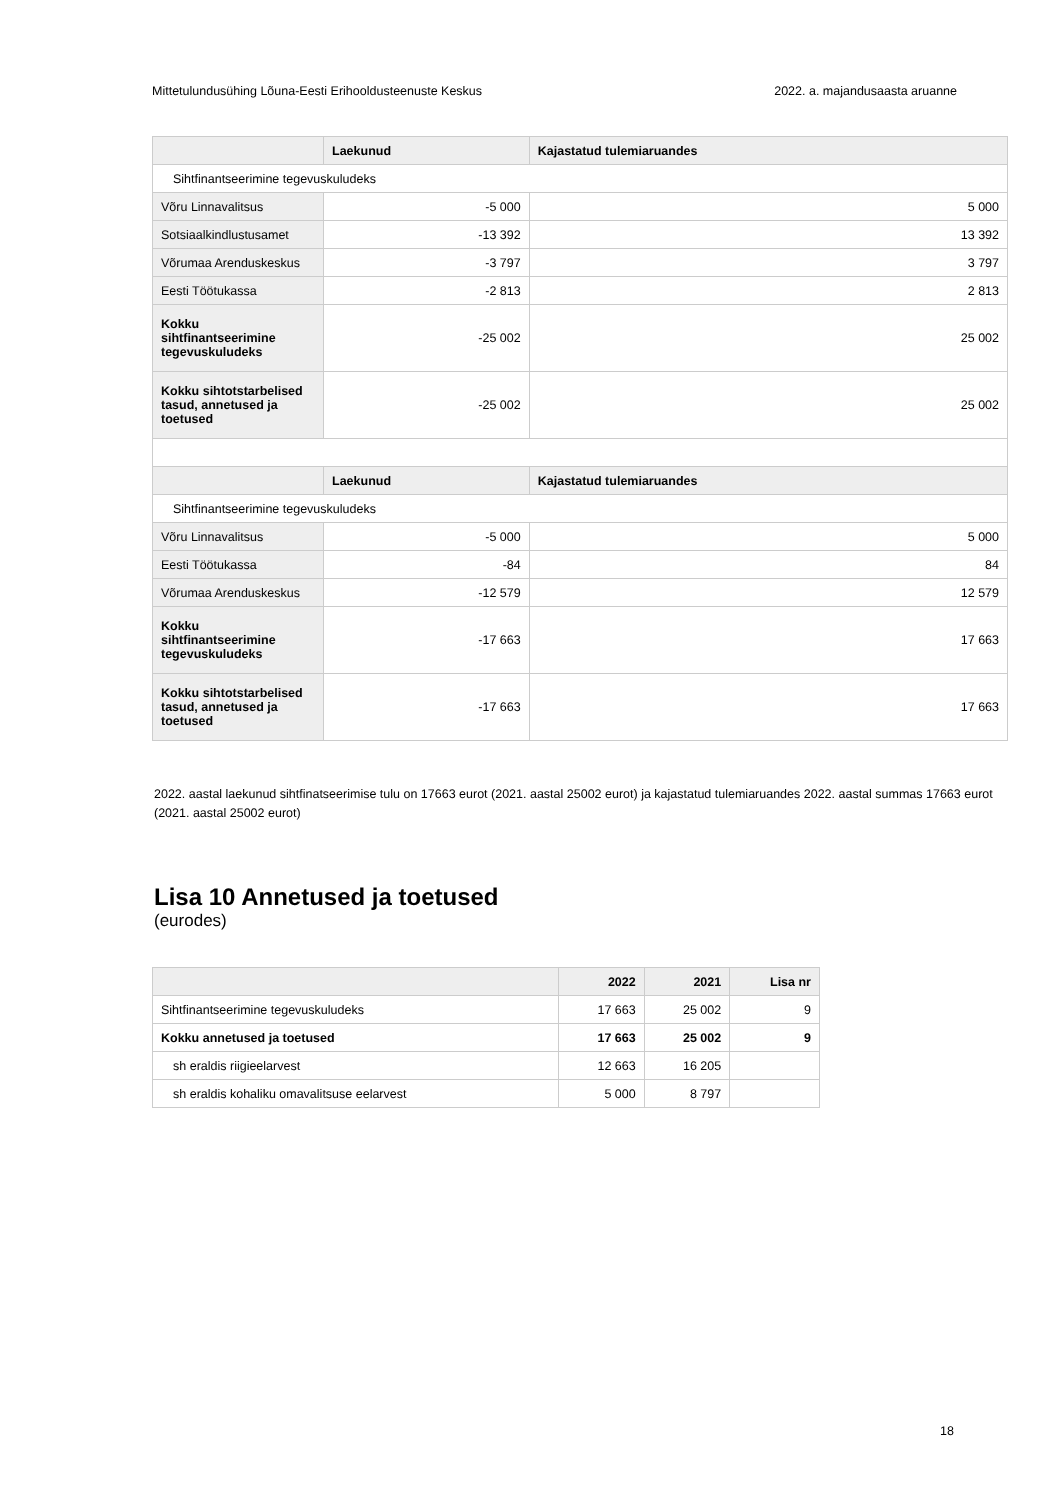Mittetulundusühing Lõuna-Eesti Erihooldusteenuste Keskus 2022. a. majandusaasta aruanne
| | Laekunud | Kajastatud tulemiaruandes |
| --- | --- | --- |
| Sihtfinantseerimine tegevuskuludeks | | |
| Võru Linnavalitsus | -5 000 | 5 000 |
| Sotsiaalkindlustusamet | -13 392 | 13 392 |
| Võrumaa Arenduskeskus | -3 797 | 3 797 |
| Eesti Töötukassa | -2 813 | 2 813 |
| Kokku sihtfinantseerimine tegevuskuludeks | -25 002 | 25 002 |
| Kokku sihtotstarbelised tasud, annetused ja toetused | -25 002 | 25 002 |
| | Laekunud | Kajastatud tulemiaruandes |
| Sihtfinantseerimine tegevuskuludeks | | |
| Võru Linnavalitsus | -5 000 | 5 000 |
| Eesti Töötukassa | -84 | 84 |
| Võrumaa Arenduskeskus | -12 579 | 12 579 |
| Kokku sihtfinantseerimine tegevuskuludeks | -17 663 | 17 663 |
| Kokku sihtotstarbelised tasud, annetused ja toetused | -17 663 | 17 663 |
2022. aastal laekunud sihtfinatseerimise tulu on 17663 eurot (2021. aastal 25002 eurot) ja kajastatud tulemiaruandes 2022. aastal summas 17663 eurot (2021. aastal 25002 eurot)
Lisa 10 Annetused ja toetused
(eurodes)
| | 2022 | 2021 | Lisa nr |
| --- | --- | --- | --- |
| Sihtfinantseerimine tegevuskuludeks | 17 663 | 25 002 | 9 |
| Kokku annetused ja toetused | 17 663 | 25 002 | 9 |
| sh eraldis riigieelarvest | 12 663 | 16 205 | |
| sh eraldis kohaliku omavalitsuse eelarvest | 5 000 | 8 797 | |
18